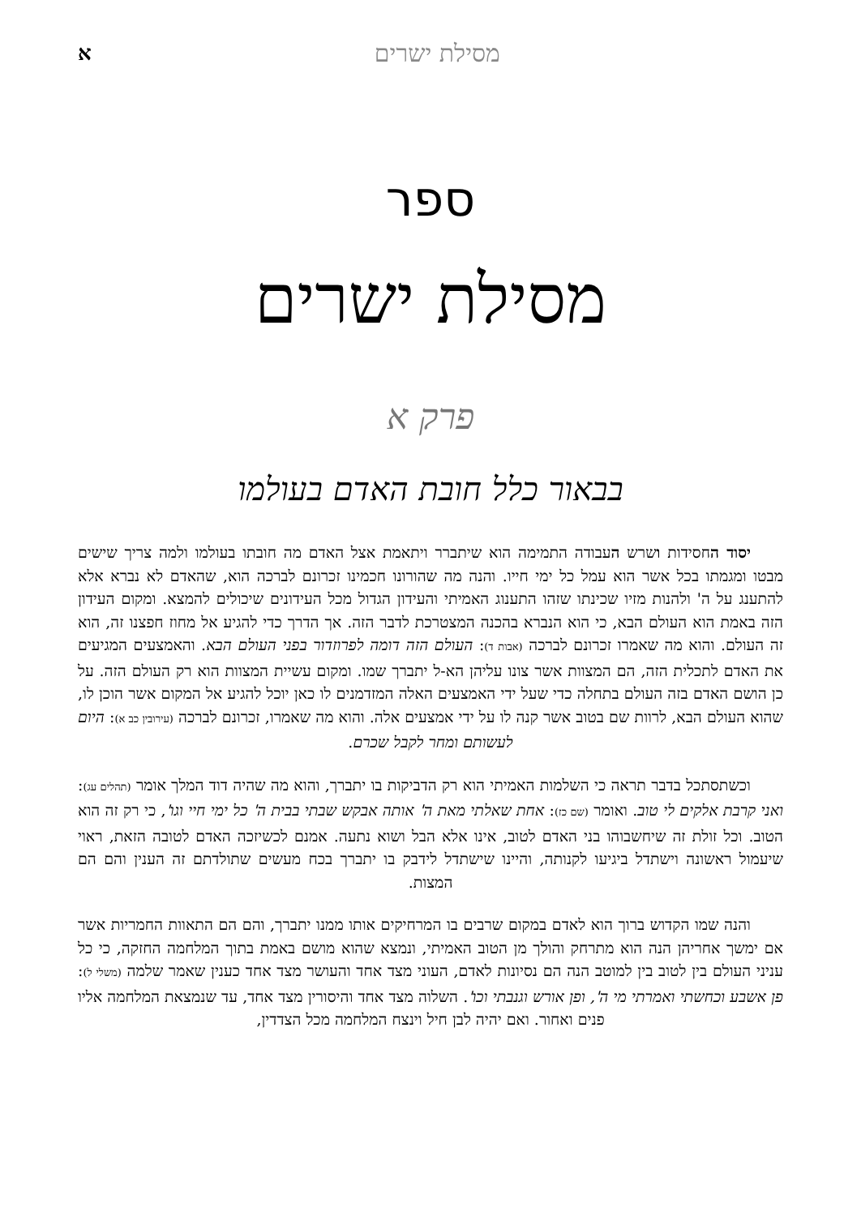מסילת ישרים א
ספר
מסילת ישרים
פרק א
בבאור כלל חובת האדם בעולמו
יסוד החסידות ושרש העבודה התמימה הוא שיתברר ויתאמת אצל האדם מה חובתו בעולמו ולמה צריך שישים מבטו ומגמתו בכל אשר הוא עמל כל ימי חייו. והנה מה שהורונו חכמינו זכרונם לברכה הוא, שהאדם לא נברא אלא להתענג על ה' ולהנות מזיו שכינתו שזהו התענוג האמיתי והעידון הגדול מכל העידונים שיכולים להמצא. ומקום העידון הזה באמת הוא העולם הבא, כי הוא הנברא בהכנה המצטרכת לדבר הזה. אך הדרך כדי להגיע אל מחוז חפצנו זה, הוא זה העולם. והוא מה שאמרו זכרונם לברכה (אבות ד): העולם הזה דומה לפרוזדור בפני העולם הבא. והאמצעים המגיעים את האדם לתכלית הזה, הם המצוות אשר צונו עליהן הא-ל יתברך שמו. ומקום עשיית המצוות הוא רק העולם הזה. על כן הושם האדם בזה העולם בתחלה כדי שעל ידי האמצעים האלה המזדמנים לו כאן יוכל להגיע אל המקום אשר הוכן לו, שהוא העולם הבא, לרוות שם בטוב אשר קנה לו על ידי אמצעים אלה. והוא מה שאמרו, זכרונם לברכה (עירובין כב א): היום לעשותם ומחר לקבל שכרם.
וכשתסתכל בדבר תראה כי השלמות האמיתי הוא רק הדביקות בו יתברך, והוא מה שהיה דוד המלך אומר (תהלים עג): ואני קרבת אלקים לי טוב. ואומר (שם כז): אחת שאלתי מאת ה' אותה אבקש שבתי בבית ה' כל ימי חיי וגו', כי רק זה הוא הטוב. וכל זולת זה שיחשבוהו בני האדם לטוב, אינו אלא הבל ושוא נתעה. אמנם לכשיזכה האדם לטובה הזאת, ראוי שיעמול ראשונה וישתדל ביגיעו לקנותה, והיינו שישתדל לידבק בו יתברך בכח מעשים שתולדתם זה הענין והם הם המצות.
והנה שמו הקדוש ברוך הוא לאדם במקום שרבים בו המרחיקים אותו ממנו יתברך, והם הם התאוות החמריות אשר אם ימשך אחריהן הנה הוא מתרחק והולך מן הטוב האמיתי, ונמצא שהוא מושם באמת בתוך המלחמה החזקה, כי כל עניני העולם בין לטוב בין למוטב הנה הם נסיונות לאדם, העוני מצד אחד והעושר מצד אחד כענין שאמר שלמה (משלי ל): פן אשבע וכחשתי ואמרתי מי ה', ופן אורש וגנבתי וכו'. השלוה מצד אחד והיסורין מצד אחד, עד שנמצאת המלחמה אליו פנים ואחור. ואם יהיה לבן חיל וינצח המלחמה מכל הצדדין,